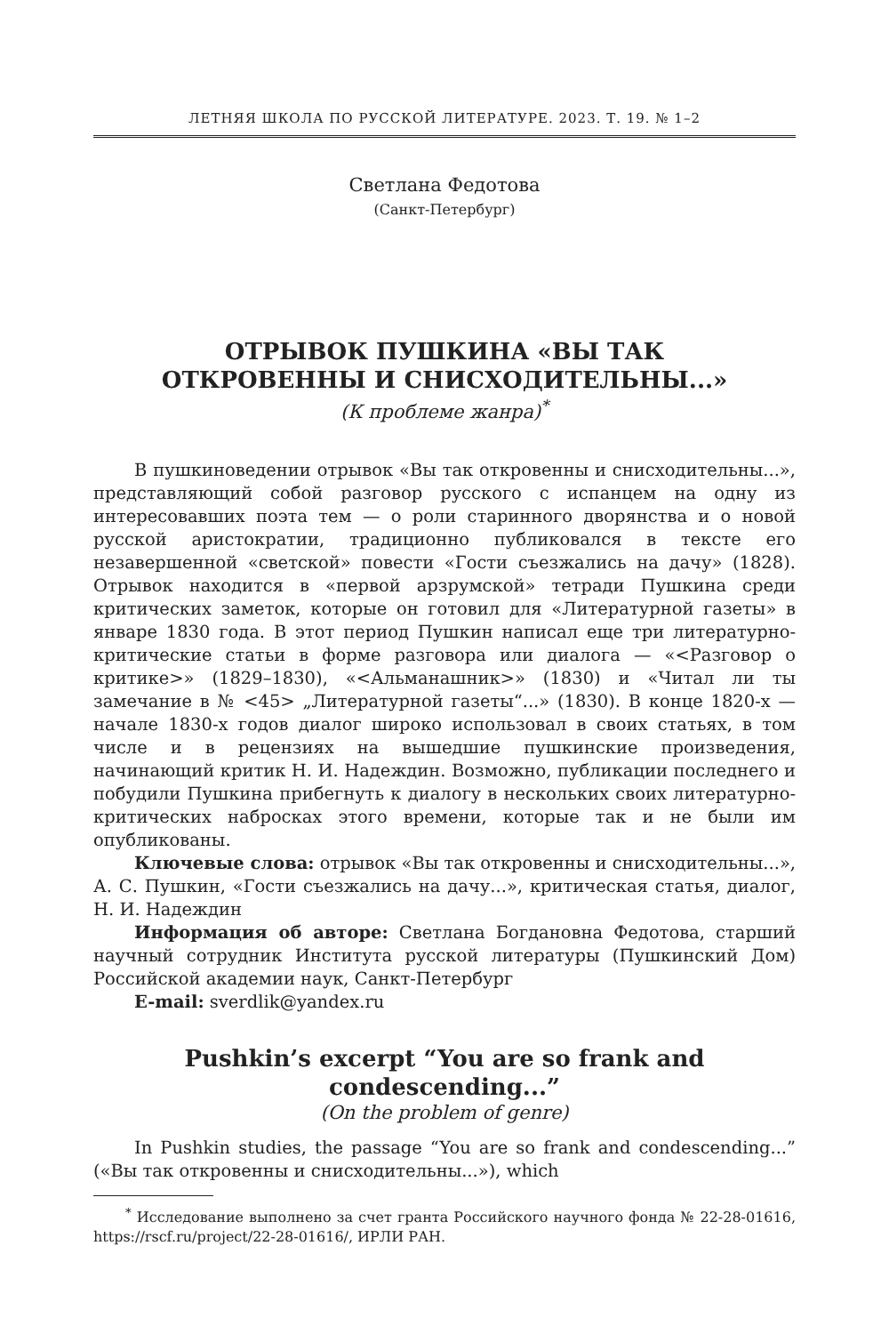ЛЕТНЯЯ ШКОЛА ПО РУССКОЙ ЛИТЕРАТУРЕ. 2023. Т. 19. № 1–2
Светлана Федотова
(Санкт-Петербург)
ОТРЫВОК ПУШКИНА «ВЫ ТАК
ОТКРОВЕННЫ И СНИСХОДИТЕЛЬНЫ...»
(К проблеме жанра)<sup>*</sup>
В пушкиноведении отрывок «Вы так откровенны и снисходительны...», представляющий собой разговор русского с испанцем на одну из интересовавших поэта тем — о роли старинного дворянства и о новой русской аристократии, традиционно публиковался в тексте его незавершенной «светской» повести «Гости съезжались на дачу» (1828). Отрывок находится в «первой арзрумской» тетради Пушкина среди критических заметок, которые он готовил для «Литературной газеты» в январе 1830 года. В этот период Пушкин написал еще три литературно-критические статьи в форме разговора или диалога — «<Разговор о критике>» (1829–1830), «<Альманашник>» (1830) и «Читал ли ты замечание в № <45> „Литературной газеты“...» (1830). В конце 1820-х — начале 1830-х годов диалог широко использовал в своих статьях, в том числе и в рецензиях на вышедшие пушкинские произведения, начинающий критик Н. И. Надеждин. Возможно, публикации последнего и побудили Пушкина прибегнуть к диалогу в нескольких своих литературно-критических набросках этого времени, которые так и не были им опубликованы.
Ключевые слова: отрывок «Вы так откровенны и снисходительны...», А. С. Пушкин, «Гости съезжались на дачу...», критическая статья, диалог, Н. И. Надеждин
Информация об авторе: Светлана Богдановна Федотова, старший научный сотрудник Института русской литературы (Пушкинский Дом) Российской академии наук, Санкт-Петербург
E-mail: sverdlik@yandex.ru
Pushkin’s excerpt “You are so frank and
condescending...”
(On the problem of genre)
In Pushkin studies, the passage “You are so frank and condescending...” («Вы так откровенны и снисходительны...»), which
<sup>*</sup> Исследование выполнено за счет гранта Российского научного фонда № 22-28-01616, https://rscf.ru/project/22-28-01616/, ИРЛИ РАН.